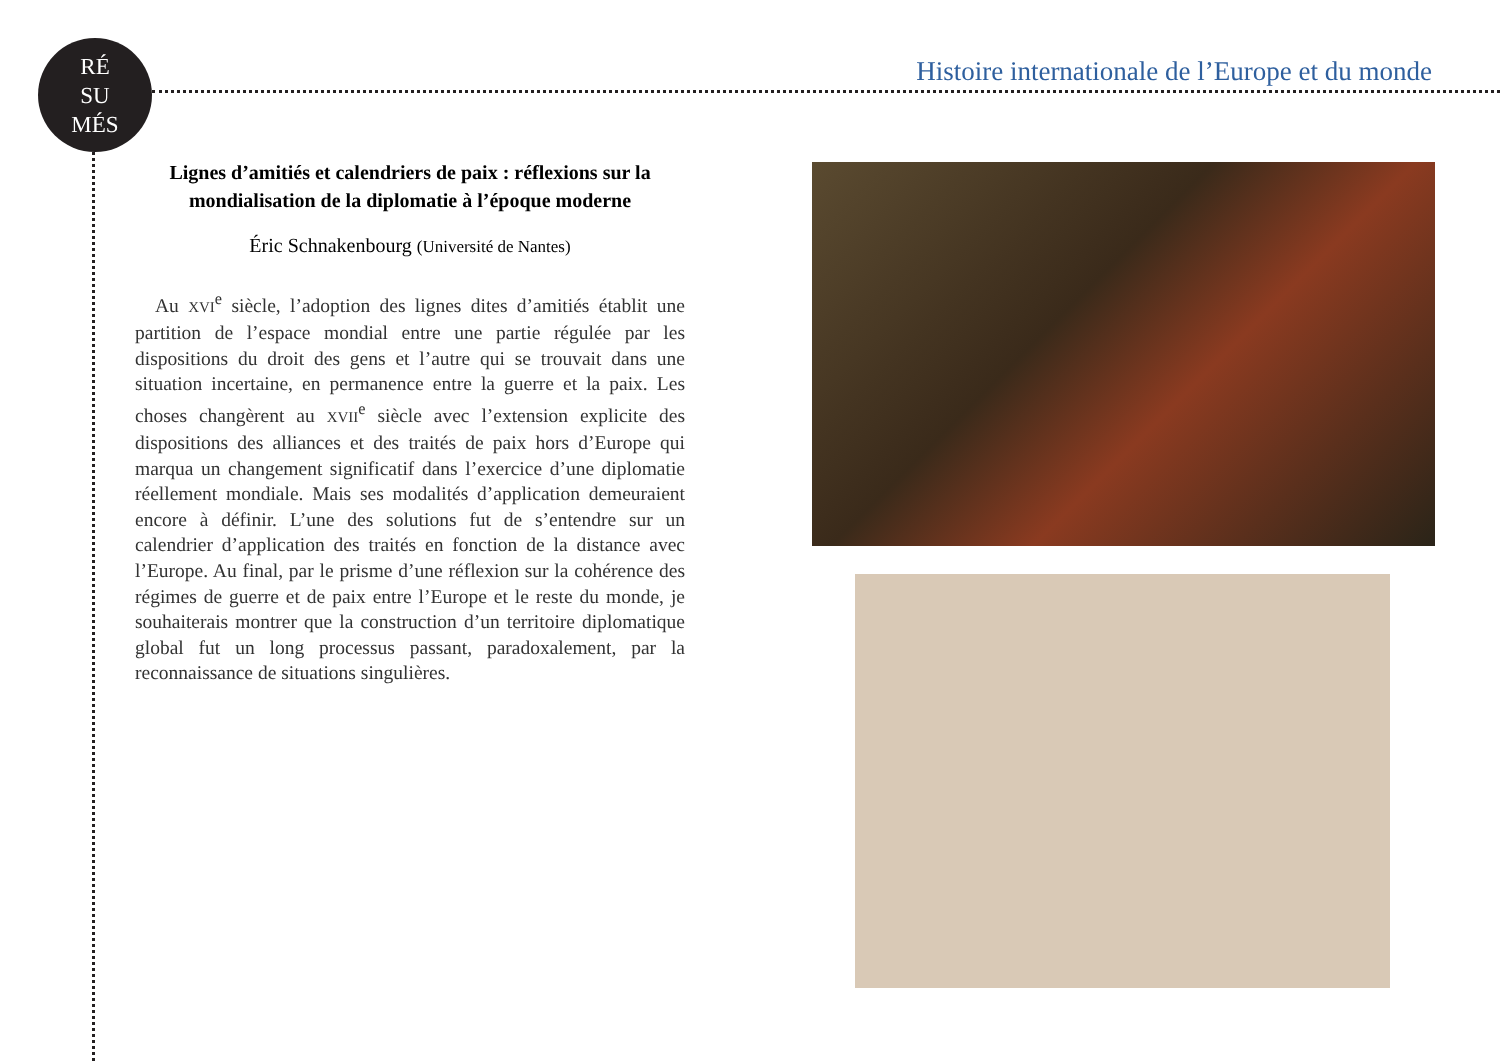RÉ
SU
MÉS
Histoire internationale de l’Europe et du monde
Lignes d’amitiés et calendriers de paix : réflexions sur la mondialisation de la diplomatie à l’époque moderne
Éric Schnakenbourg (Université de Nantes)
Au XVI<sup>e</sup> siècle, l’adoption des lignes dites d’amitiés établit une partition de l’espace mondial entre une partie régulée par les dispositions du droit des gens et l’autre qui se trouvait dans une situation incertaine, en permanence entre la guerre et la paix. Les choses changèrent au XVII<sup>e</sup> siècle avec l’extension explicite des dispositions des alliances et des traités de paix hors d’Europe qui marqua un changement significatif dans l’exercice d’une diplomatie réellement mondiale. Mais ses modalités d’application demeuraient encore à définir. L’une des solutions fut de s’entendre sur un calendrier d’application des traités en fonction de la distance avec l’Europe. Au final, par le prisme d’une réflexion sur la cohérence des régimes de guerre et de paix entre l’Europe et le reste du monde, je souhaiterais montrer que la construction d’un territoire diplomatique global fut un long processus passant, paradoxalement, par la reconnaissance de situations singulières.